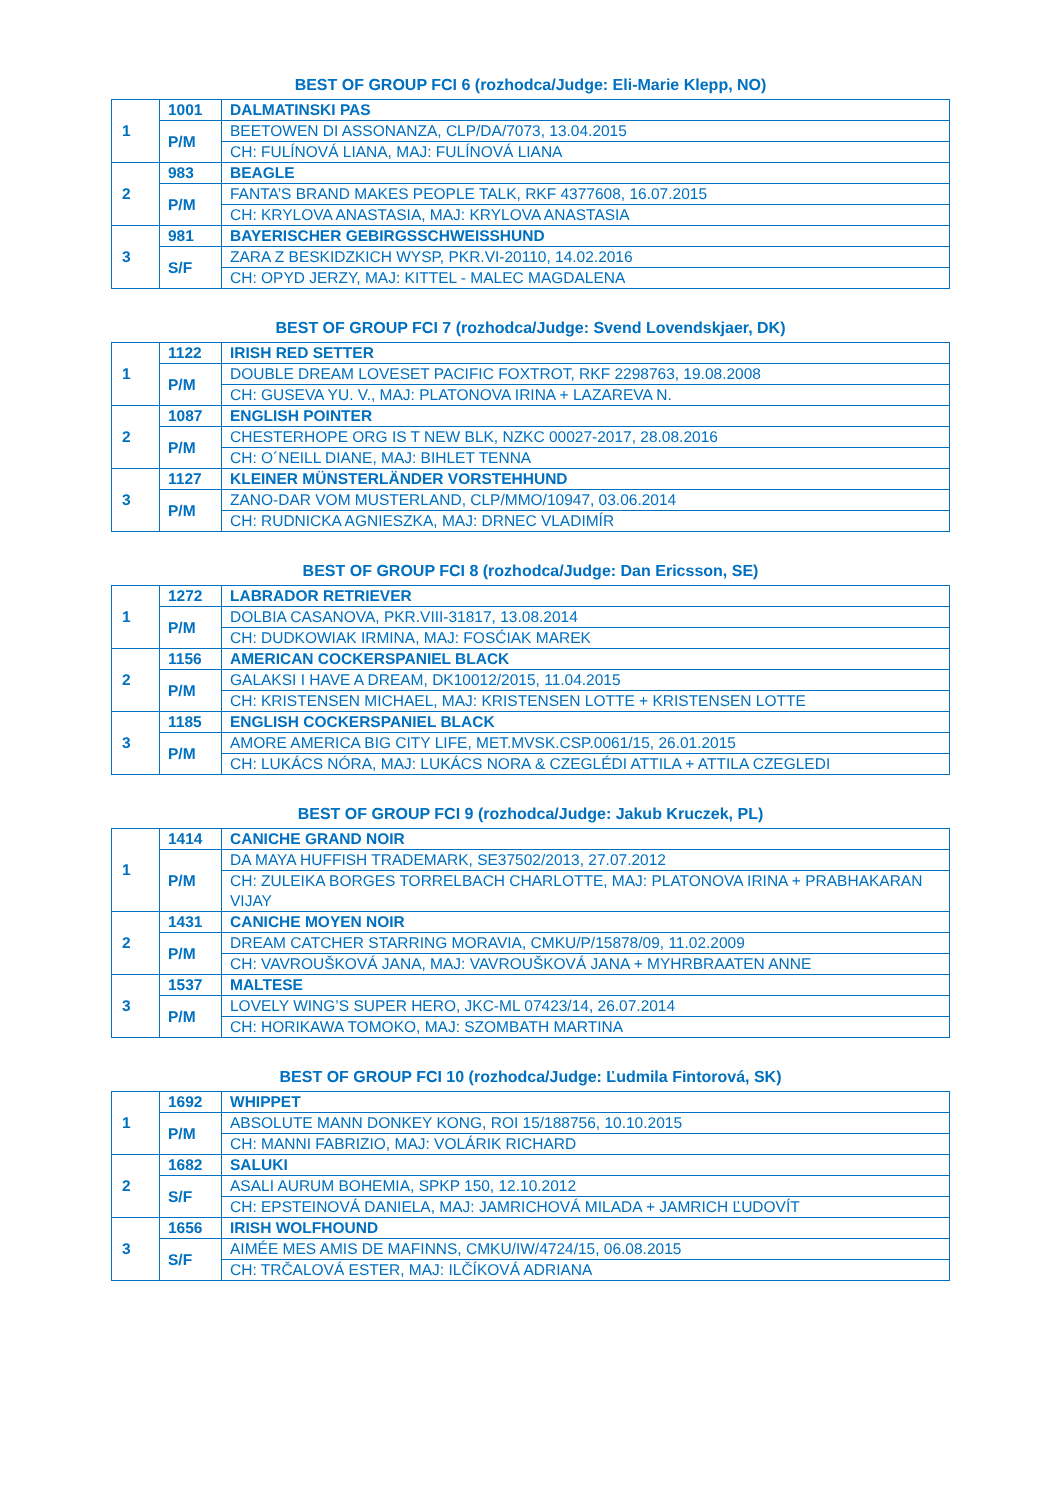BEST OF GROUP FCI 6 (rozhodca/Judge: Eli-Marie Klepp, NO)
| 1 | 1001 | DALMATINSKI PAS |
| | P/M | BEETOWEN DI ASSONANZA, CLP/DA/7073, 13.04.2015 |
| | | CH: FULÍNOVÁ LIANA, MAJ: FULÍNOVÁ LIANA |
| 2 | 983 | BEAGLE |
| | P/M | FANTA’S BRAND MAKES PEOPLE TALK, RKF 4377608, 16.07.2015 |
| | | CH: KRYLOVA ANASTASIA, MAJ: KRYLOVA ANASTASIA |
| 3 | 981 | BAYERISCHER GEBIRGSSCHWEISSHUND |
| | S/F | ZARA Z BESKIDZKICH WYSP, PKR.VI-20110, 14.02.2016 |
| | | CH: OPYD JERZY, MAJ: KITTEL - MALEC MAGDALENA |
BEST OF GROUP FCI 7 (rozhodca/Judge: Svend Lovendskjaer, DK)
| 1 | 1122 | IRISH RED SETTER |
| | P/M | DOUBLE DREAM LOVESET PACIFIC FOXTROT, RKF 2298763, 19.08.2008 |
| | | CH: GUSEVA YU. V., MAJ: PLATONOVA IRINA + LAZAREVA N. |
| 2 | 1087 | ENGLISH POINTER |
| | P/M | CHESTERHOPE ORG IS T NEW BLK, NZKC 00027-2017, 28.08.2016 |
| | | CH: O´NEILL DIANE, MAJ: BIHLET TENNA |
| 3 | 1127 | KLEINER MÜNSTERLÄNDER VORSTEHHUND |
| | P/M | ZANO-DAR VOM MUSTERLAND, CLP/MMO/10947, 03.06.2014 |
| | | CH: RUDNICKA AGNIESZKA, MAJ: DRNEC VLADIMÍR |
BEST OF GROUP FCI 8 (rozhodca/Judge: Dan Ericsson, SE)
| 1 | 1272 | LABRADOR RETRIEVER |
| | P/M | DOLBIA CASANOVA, PKR.VIII-31817, 13.08.2014 |
| | | CH: DUDKOWIAK IRMINA, MAJ: FOSĆIAK MAREK |
| 2 | 1156 | AMERICAN COCKERSPANIEL BLACK |
| | P/M | GALAKSI I HAVE A DREAM, DK10012/2015, 11.04.2015 |
| | | CH: KRISTENSEN MICHAEL, MAJ: KRISTENSEN LOTTE + KRISTENSEN LOTTE |
| 3 | 1185 | ENGLISH COCKERSPANIEL BLACK |
| | P/M | AMORE AMERICA BIG CITY LIFE, MET.MVSK.CSP.0061/15, 26.01.2015 |
| | | CH: LUKÁCS NÓRA, MAJ: LUKÁCS NORA & CZEGLÉDI ATTILA + ATTILA CZEGLEDI |
BEST OF GROUP FCI 9 (rozhodca/Judge: Jakub Kruczek, PL)
| 1 | 1414 | CANICHE GRAND NOIR |
| | P/M | DA MAYA HUFFISH TRADEMARK, SE37502/2013, 27.07.2012 |
| | | CH: ZULEIKA BORGES TORRELBACH CHARLOTTE, MAJ: PLATONOVA IRINA + PRABHAKARAN VIJAY |
| 2 | 1431 | CANICHE MOYEN NOIR |
| | P/M | DREAM CATCHER STARRING MORAVIA, CMKU/P/15878/09, 11.02.2009 |
| | | CH: VAVROUŠKOVÁ JANA, MAJ: VAVROUŠKOVÁ JANA + MYHRBRAATEN ANNE |
| 3 | 1537 | MALTESE |
| | P/M | LOVELY WING’S SUPER HERO, JKC-ML 07423/14, 26.07.2014 |
| | | CH: HORIKAWA TOMOKO, MAJ: SZOMBATH MARTINA |
BEST OF GROUP FCI 10 (rozhodca/Judge: Ľudmila Fintorová, SK)
| 1 | 1692 | WHIPPET |
| | P/M | ABSOLUTE MANN DONKEY KONG, ROI 15/188756, 10.10.2015 |
| | | CH: MANNI FABRIZIO, MAJ: VOLÁRIK RICHARD |
| 2 | 1682 | SALUKI |
| | S/F | ASALI AURUM BOHEMIA, SPKP 150, 12.10.2012 |
| | | CH: EPSTEINOVÁ DANIELA, MAJ: JAMRICHOVÁ MILADA + JAMRICH ĽUDOVÍT |
| 3 | 1656 | IRISH WOLFHOUND |
| | S/F | AIMÉE MES AMIS DE MAFINNS, CMKU/IW/4724/15, 06.08.2015 |
| | | CH: TRČALOVÁ ESTER, MAJ: ILČÍKOVÁ ADRIANA |